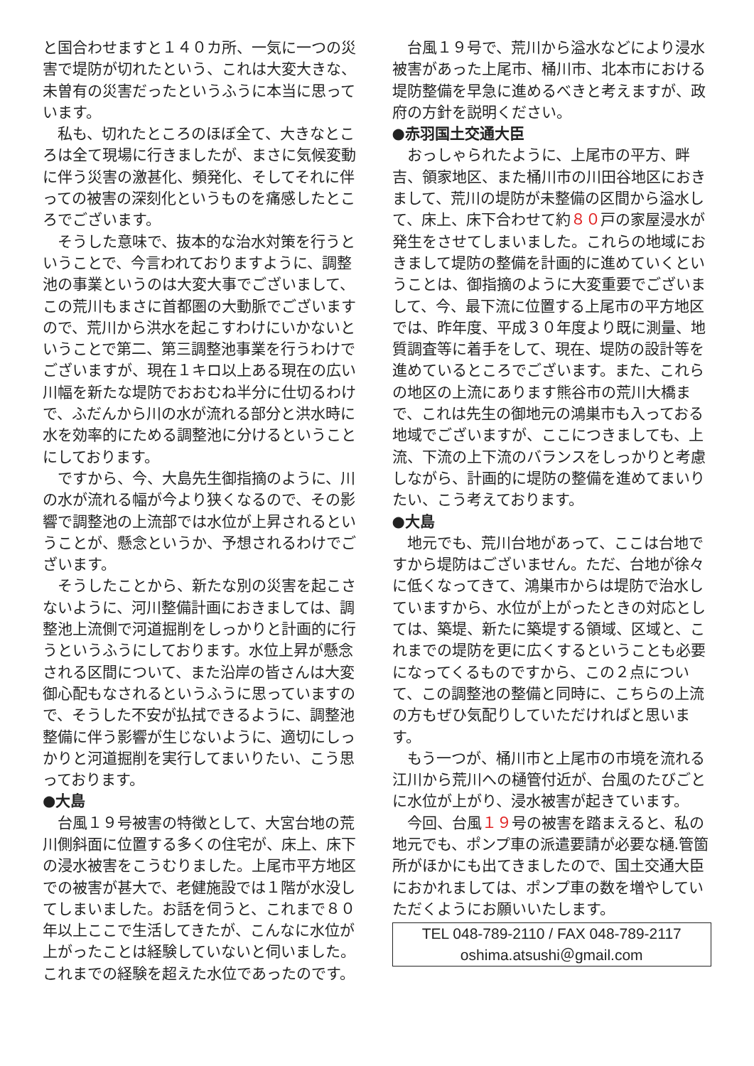と国合わせますと１４０カ所、一気に一つの災害で堤防が切れたという、これは大変大きな、未曽有の災害だったというふうに本当に思っています。
私も、切れたところのほぼ全て、大きなところは全て現場に行きましたが、まさに気候変動に伴う災害の激甚化、頻発化、そしてそれに伴っての被害の深刻化というものを痛感したところでございます。
そうした意味で、抜本的な治水対策を行うということで、今言われておりますように、調整池の事業というのは大変大事でございまして、この荒川もまさに首都圏の大動脈でございますので、荒川から洪水を起こすわけにいかないということで第二、第三調整池事業を行うわけでございますが、現在１キロ以上ある現在の広い川幅を新たな堤防でおおむね半分に仕切るわけで、ふだんから川の水が流れる部分と洪水時に水を効率的にためる調整池に分けるということにしております。
ですから、今、大島先生御指摘のように、川の水が流れる幅が今より狭くなるので、その影響で調整池の上流部では水位が上昇されるということが、懸念というか、予想されるわけでございます。
そうしたことから、新たな別の災害を起こさないように、河川整備計画におきましては、調整池上流側で河道掘削をしっかりと計画的に行うというふうにしております。水位上昇が懸念される区間について、また沿岸の皆さんは大変御心配もなされるというふうに思っていますので、そうした不安が払拭できるように、調整池整備に伴う影響が生じないように、適切にしっかりと河道掘削を実行してまいりたい、こう思っております。
●大島
台風１９号被害の特徴として、大宮台地の荒川側斜面に位置する多くの住宅が、床上、床下の浸水被害をこうむりました。上尾市平方地区での被害が甚大で、老健施設では１階が水没してしまいました。お話を伺うと、これまで８０年以上ここで生活してきたが、こんなに水位が上がったことは経験していないと伺いました。これまでの経験を超えた水位であったのです。
台風１９号で、荒川から溢水などにより浸水被害があった上尾市、桶川市、北本市における堤防整備を早急に進めるべきと考えますが、政府の方針を説明ください。
●赤羽国土交通大臣
おっしゃられたように、上尾市の平方、畔吉、領家地区、また桶川市の川田谷地区におきまして、荒川の堤防が未整備の区間から溢水して、床上、床下合わせて約８０戸の家屋浸水が発生をさせてしまいました。これらの地域におきまして堤防の整備を計画的に進めていくということは、御指摘のように大変重要でございまして、今、最下流に位置する上尾市の平方地区では、昨年度、平成３０年度より既に測量、地質調査等に着手をして、現在、堤防の設計等を進めているところでございます。また、これらの地区の上流にあります熊谷市の荒川大橋まで、これは先生の御地元の鴻巣市も入っておる地域でございますが、ここにつきましても、上流、下流の上下流のバランスをしっかりと考慮しながら、計画的に堤防の整備を進めてまいりたい、こう考えております。
●大島
地元でも、荒川台地があって、ここは台地ですから堤防はございません。ただ、台地が徐々に低くなってきて、鴻巣市からは堤防で治水していますから、水位が上がったときの対応としては、築堤、新たに築堤する領域、区域と、これまでの堤防を更に広くするということも必要になってくるものですから、この２点について、この調整池の整備と同時に、こちらの上流の方もぜひ気配りしていただければと思います。
もう一つが、桶川市と上尾市の市境を流れる江川から荒川への樋管付近が、台風のたびごとに水位が上がり、浸水被害が起きています。
今回、台風１９号の被害を踏まえると、私の地元でも、ポンプ車の派遣要請が必要な樋.管箇所がほかにも出てきましたので、国土交通大臣におかれましては、ポンプ車の数を増やしていただくようにお願いいたします。
TEL 048-789-2110 / FAX 048-789-2117
oshima.atsushi＠gmail.com